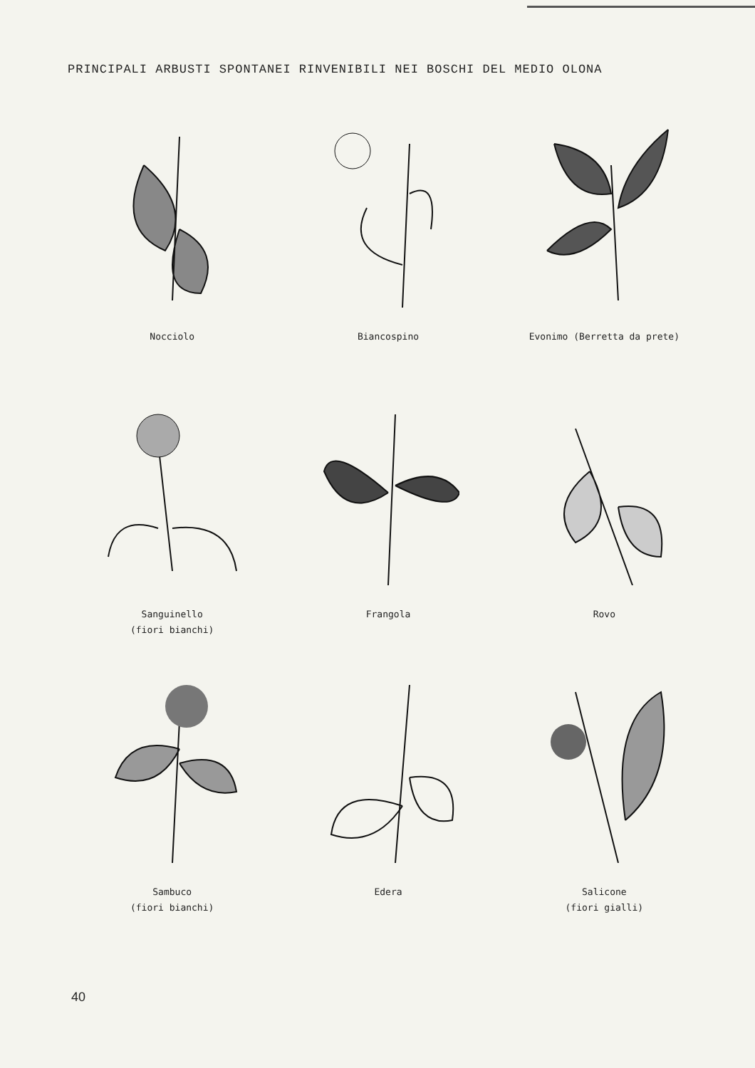PRINCIPALI ARBUSTI SPONTANEI RINVENIBILI NEI BOSCHI DEL MEDIO OLONA
Nocciolo
Biancospino
Evonimo (Berretta da prete)
Sanguinello
(fiori bianchi)
Frangola
Rovo
Sambuco
(fiori bianchi)
Edera
Salicone
(fiori gialli)
40